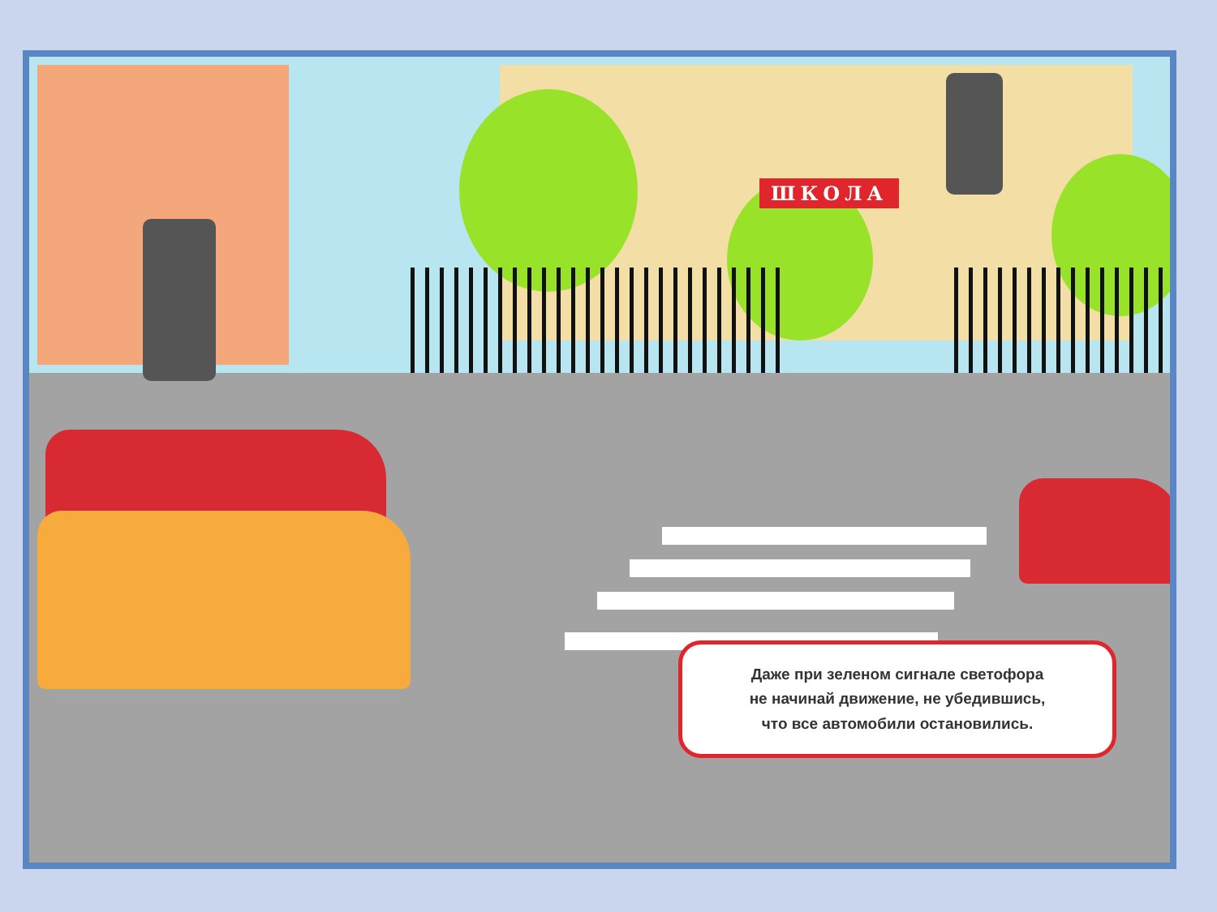ШКОЛА
Даже при зеленом сигнале светофора
не начинай движение, не убедившись,
что все автомобили остановились.